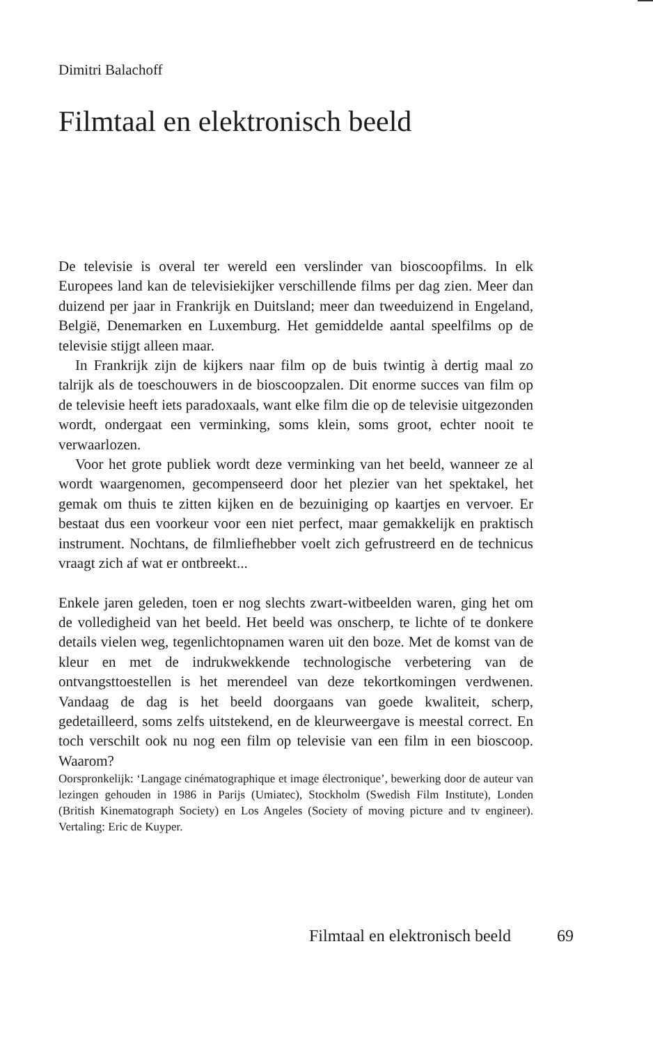Dimitri Balachoff
Filmtaal en elektronisch beeld
De televisie is overal ter wereld een verslinder van bioscoopfilms. In elk Europees land kan de televisiekijker verschillende films per dag zien. Meer dan duizend per jaar in Frankrijk en Duitsland; meer dan tweeduizend in Engeland, België, Denemarken en Luxemburg. Het gemiddelde aantal speelfilms op de televisie stijgt alleen maar.
In Frankrijk zijn de kijkers naar film op de buis twintig à dertig maal zo talrijk als de toeschouwers in de bioscoopzalen. Dit enorme succes van film op de televisie heeft iets paradoxaals, want elke film die op de televisie uitgezonden wordt, ondergaat een verminking, soms klein, soms groot, echter nooit te verwaarlozen.
Voor het grote publiek wordt deze verminking van het beeld, wanneer ze al wordt waargenomen, gecompenseerd door het plezier van het spektakel, het gemak om thuis te zitten kijken en de bezuiniging op kaartjes en vervoer. Er bestaat dus een voorkeur voor een niet perfect, maar gemakkelijk en praktisch instrument. Nochtans, de filmliefhebber voelt zich gefrustreerd en de technicus vraagt zich af wat er ontbreekt...
Enkele jaren geleden, toen er nog slechts zwart-witbeelden waren, ging het om de volledigheid van het beeld. Het beeld was onscherp, te lichte of te donkere details vielen weg, tegenlichtopnamen waren uit den boze. Met de komst van de kleur en met de indrukwekkende technologische verbetering van de ontvangsttoestellen is het merendeel van deze tekortkomingen verdwenen. Vandaag de dag is het beeld doorgaans van goede kwaliteit, scherp, gedetailleerd, soms zelfs uitstekend, en de kleurweergave is meestal correct. En toch verschilt ook nu nog een film op televisie van een film in een bioscoop. Waarom?
Oorspronkelijk: ‘Langage cinématographique et image électronique’, bewerking door de auteur van lezingen gehouden in 1986 in Parijs (Umiatec), Stockholm (Swedish Film Institute), Londen (British Kinematograph Society) en Los Angeles (Society of moving picture and tv engineer). Vertaling: Eric de Kuyper.
Filmtaal en elektronisch beeld 69